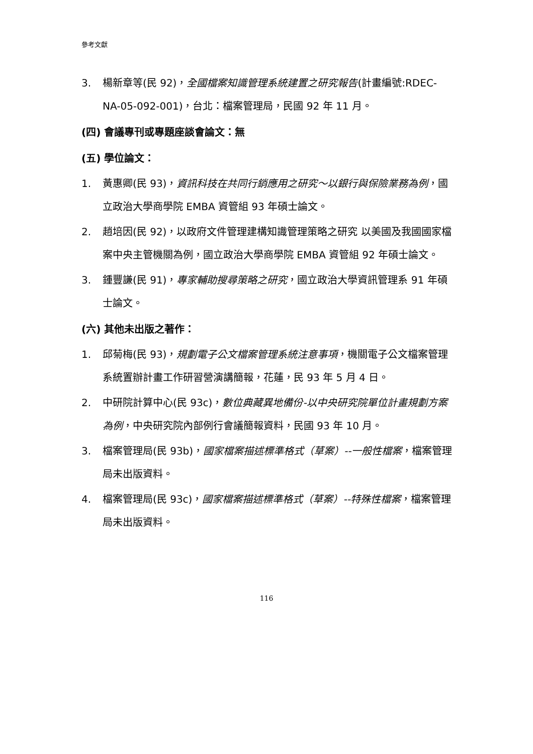參考文獻
3. 楊新章等(民 92)，全國檔案知識管理系統建置之研究報告(計畫編號:RDEC-NA-05-092-001)，台北：檔案管理局，民國 92 年 11 月。
(四) 會議專刊或專題座談會論文：無
(五) 學位論文：
1. 黃惠卿(民 93)，資訊科技在共同行銷應用之研究～以銀行與保險業務為例，國立政治大學商學院 EMBA 資管組 93 年碩士論文。
2. 趙培因(民 92)，以政府文件管理建構知識管理策略之研究 以美國及我國國家檔案中央主管機關為例，國立政治大學商學院 EMBA 資管組 92 年碩士論文。
3. 鍾豐謙(民 91)，專家輔助搜尋策略之研究，國立政治大學資訊管理系 91 年碩士論文。
(六) 其他未出版之著作：
1. 邱菊梅(民 93)，規劃電子公文檔案管理系統注意事項，機關電子公文檔案管理系統置辦計畫工作研習營演講簡報，花蓮，民 93 年 5 月 4 日。
2. 中研院計算中心(民 93c)，數位典藏異地備份-以中央研究院單位計畫規劃方案為例，中央研究院內部例行會議簡報資料，民國 93 年 10 月。
3. 檔案管理局(民 93b)，國家檔案描述標準格式（草案）--一般性檔案，檔案管理局未出版資料。
4. 檔案管理局(民 93c)，國家檔案描述標準格式（草案）--特殊性檔案，檔案管理局未出版資料。
116